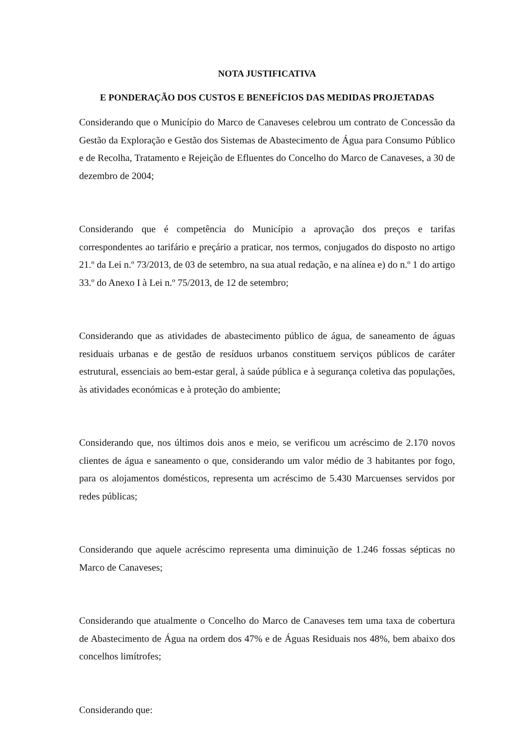NOTA JUSTIFICATIVA
E PONDERAÇÃO DOS CUSTOS E BENEFÍCIOS DAS MEDIDAS PROJETADAS
Considerando que o Município do Marco de Canaveses celebrou um contrato de Concessão da Gestão da Exploração e Gestão dos Sistemas de Abastecimento de Água para Consumo Público e de Recolha, Tratamento e Rejeição de Efluentes do Concelho do Marco de Canaveses, a 30 de dezembro de 2004;
Considerando que é competência do Município a aprovação dos preços e tarifas correspondentes ao tarifário e preçário a praticar, nos termos, conjugados do disposto no artigo 21.º da Lei n.º 73/2013, de 03 de setembro, na sua atual redação, e na alínea e) do n.º 1 do artigo 33.º do Anexo I à Lei n.º 75/2013, de 12 de setembro;
Considerando que as atividades de abastecimento público de água, de saneamento de águas residuais urbanas e de gestão de resíduos urbanos constituem serviços públicos de caráter estrutural, essenciais ao bem-estar geral, à saúde pública e à segurança coletiva das populações, às atividades económicas e à proteção do ambiente;
Considerando que, nos últimos dois anos e meio, se verificou um acréscimo de 2.170 novos clientes de água e saneamento o que, considerando um valor médio de 3 habitantes por fogo, para os alojamentos domésticos, representa um acréscimo de 5.430 Marcuenses servidos por redes públicas;
Considerando que aquele acréscimo representa uma diminuição de 1.246 fossas sépticas no Marco de Canaveses;
Considerando que atualmente o Concelho do Marco de Canaveses tem uma taxa de cobertura de Abastecimento de Água na ordem dos 47% e de Águas Residuais nos 48%, bem abaixo dos concelhos limítrofes;
Considerando que: